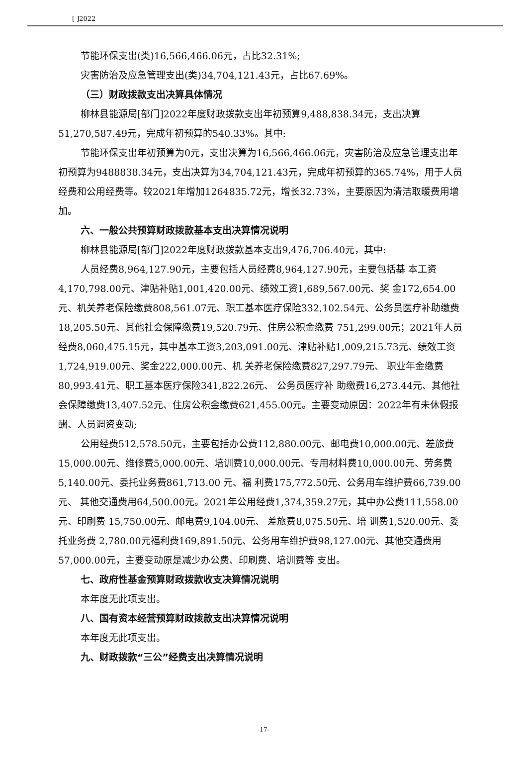[ ]2022
节能环保支出(类)16,566,466.06元，占比32.31%;
灾害防治及应急管理支出(类)34,704,121.43元，占比67.69%。
（三）财政拨款支出决算具体情况
柳林县能源局[部门]2022年度财政拨款支出年初预算9,488,838.34元，支出决算51,270,587.49元，完成年初预算的540.33%。其中:
节能环保支出年初预算为0元，支出决算为16,566,466.06元，灾害防治及应急管理支出年初预算为9488838.34元，支出决算为34,704,121.43元，完成年初预算的365.74%，用于人员经费和公用经费等。较2021年增加1264835.72元，增长32.73%，主要原因为清洁取暖费用增加。
六、一般公共预算财政拨款基本支出决算情况说明
柳林县能源局[部门]2022年度财政拨款基本支出9,476,706.40元，其中:
人员经费8,964,127.90元，主要包括人员经费8,964,127.90元，主要包括基 本工资4,170,798.00元、津贴补贴1,001,420.00元、绩效工资1,689,567.00元、奖 金172,654.00元、机关养老保险缴费808,561.07元、职工基本医疗保险332,102.54元、公务员医疗补助缴费18,205.50元、其他社会保障缴费19,520.79元、住房公积金缴费 751,299.00元；2021年人员经费8,060,475.15元，其中基本工资3,203,091.00元、津贴补贴1,009,215.73元、绩效工资 1,724,919.00元、奖金222,000.00元、机 关养老保险缴费827,297.79元、 职业年金缴费 80,993.41元、职工基本医疗保险341,822.26元、 公务员医疗补 助缴费16,273.44元、其他社会保障缴费13,407.52元、住房公积金缴费621,455.00元。主要变动原因：2022年有未休假报酬、人员调资变动;
公用经费512,578.50元，主要包括办公费112,880.00元、邮电费10,000.00元、差旅费15,000.00元、维修费5,000.00元、培训费10,000.00元、专用材料费10,000.00元、劳务费5,140.00元、委托业务费861,713.00 元、福 利费175,772.50元、公务用车维护费66,739.00元、 其他交通费用64,500.00元。2021年公用经费1,374,359.27元，其中办公费111,558.00元、印刷费 15,750.00元、邮电费9,104.00元、 差旅费8,075.50元、培 训费1,520.00元、委托业务费 2,780.00元福利费169,891.50元、公务用车维护费98,127.00元、其他交通费用57,000.00元，主要变动原是减少办公费、印刷费、培训费等 支出。
七、政府性基金预算财政拨款收支决算情况说明
本年度无此项支出。
八、国有资本经营预算财政拨款支出决算情况说明
本年度无此项支出。
九、财政拨款“三公”经费支出决算情况说明
-17-